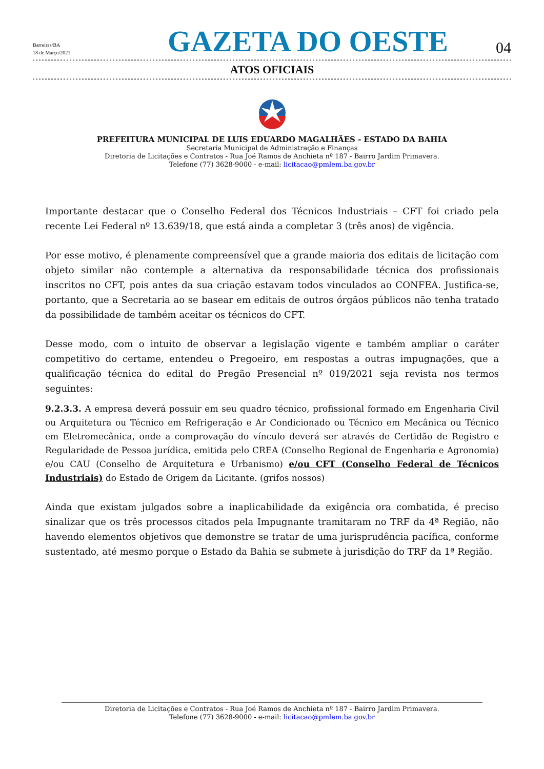Barreiras/BA
18 de Março/2021
GAZETA DO OESTE
04
ATOS OFICIAIS
PREFEITURA MUNICIPAL DE LUIS EDUARDO MAGALHÃES - ESTADO DA BAHIA
Secretaria Municipal de Administração e Finanças
Diretoria de Licitações e Contratos - Rua Joé Ramos de Anchieta nº 187 - Bairro Jardim Primavera.
Telefone (77) 3628-9000 - e-mail: licitacao@pmlem.ba.gov.br
Importante destacar que o Conselho Federal dos Técnicos Industriais – CFT foi criado pela recente Lei Federal nº 13.639/18, que está ainda a completar 3 (três anos) de vigência.
Por esse motivo, é plenamente compreensível que a grande maioria dos editais de licitação com objeto similar não contemple a alternativa da responsabilidade técnica dos profissionais inscritos no CFT, pois antes da sua criação estavam todos vinculados ao CONFEA. Justifica-se, portanto, que a Secretaria ao se basear em editais de outros órgãos públicos não tenha tratado da possibilidade de também aceitar os técnicos do CFT.
Desse modo, com o intuito de observar a legislação vigente e também ampliar o caráter competitivo do certame, entendeu o Pregoeiro, em respostas a outras impugnações, que a qualificação técnica do edital do Pregão Presencial nº 019/2021 seja revista nos termos seguintes:
9.2.3.3. A empresa deverá possuir em seu quadro técnico, profissional formado em Engenharia Civil ou Arquitetura ou Técnico em Refrigeração e Ar Condicionado ou Técnico em Mecânica ou Técnico em Eletromecânica, onde a comprovação do vínculo deverá ser através de Certidão de Registro e Regularidade de Pessoa jurídica, emitida pelo CREA (Conselho Regional de Engenharia e Agronomia) e/ou CAU (Conselho de Arquitetura e Urbanismo) e/ou CFT (Conselho Federal de Técnicos Industriais) do Estado de Origem da Licitante. (grifos nossos)
Ainda que existam julgados sobre a inaplicabilidade da exigência ora combatida, é preciso sinalizar que os três processos citados pela Impugnante tramitaram no TRF da 4ª Região, não havendo elementos objetivos que demonstre se tratar de uma jurisprudência pacífica, conforme sustentado, até mesmo porque o Estado da Bahia se submete à jurisdição do TRF da 1ª Região.
Diretoria de Licitações e Contratos - Rua Joé Ramos de Anchieta nº 187 - Bairro Jardim Primavera.
Telefone (77) 3628-9000 - e-mail: licitacao@pmlem.ba.gov.br